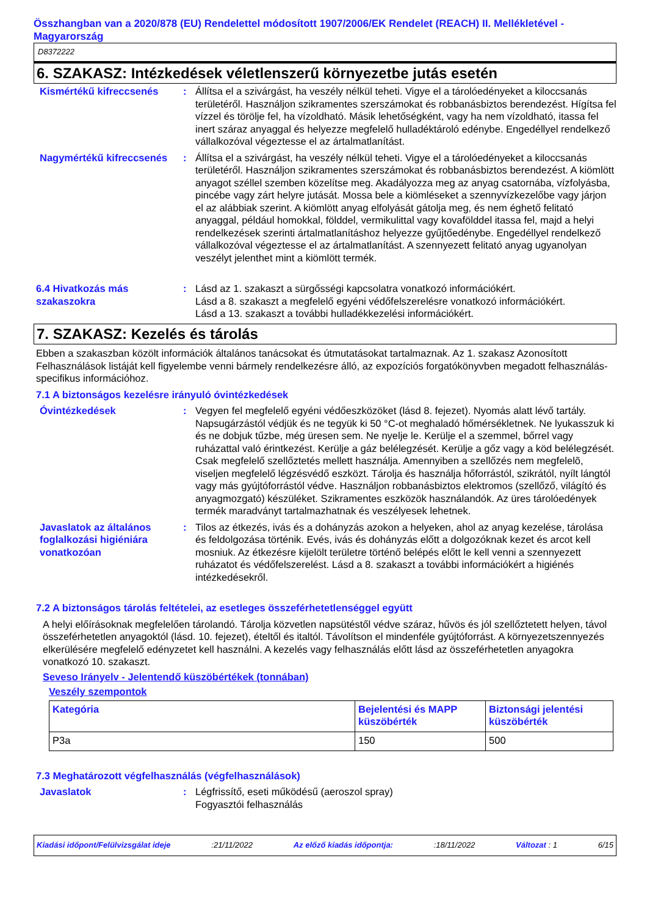Összhangban van a 2020/878 (EU) Rendelettel módosított 1907/2006/EK Rendelet (REACH) II. Mellékletével - Magyarország
D8372222
6. SZAKASZ: Intézkedések véletlenszerű környezetbe jutás esetén
Kismértékű kifreccsenés : Állítsa el a szivárgást, ha veszély nélkül teheti. Vigye el a tárolóedényeket a kiloccsanás területéről. Használjon szikramentes szerszámokat és robbanásbiztos berendezést. Hígítsa fel vízzel és törölje fel, ha vízoldható. Másik lehetőségként, vagy ha nem vízoldható, itassa fel inert száraz anyaggal és helyezze megfelelő hulladéktároló edénybe. Engedéllyel rendelkező vállalkozóval végeztesse el az ártalmatlanítást.
Nagymértékű kifreccsenés : Állítsa el a szivárgást, ha veszély nélkül teheti. Vigye el a tárolóedényeket a kiloccsanás területéről. Használjon szikramentes szerszámokat és robbanásbiztos berendezést. A kiömlött anyagot széllel szemben közelítse meg. Akadályozza meg az anyag csatornába, vízfolyásba, pincébe vagy zárt helyre jutását. Mossa bele a kiömléseket a szennyvízkezelőbe vagy járjon el az alábbiak szerint. A kiömlött anyag elfolyását gátolja meg, és nem éghető felitató anyaggal, például homokkal, földdel, vermikulittal vagy kovafölddel itassa fel, majd a helyi rendelkezések szerinti ártalmatlanításhoz helyezze gyűjtőedénybe. Engedéllyel rendelkező vállalkozóval végeztesse el az ártalmatlanítást. A szennyezett felitató anyag ugyanolyan veszélyt jelenthet mint a kiömlött termék.
6.4 Hivatkozás más szakaszokra
: Lásd az 1. szakaszt a sürgősségi kapcsolatra vonatkozó információkért.
Lásd a 8. szakaszt a megfelelő egyéni védőfelszerelésre vonatkozó információkért.
Lásd a 13. szakaszt a további hulladékkezelési információkért.
7. SZAKASZ: Kezelés és tárolás
Ebben a szakaszban közölt információk általános tanácsokat és útmutatásokat tartalmaznak. Az 1. szakasz Azonosított Felhasználások listáját kell figyelembe venni bármely rendelkezésre álló, az expozíciós forgatókönyvben megadott felhasználás-specifikus információhoz.
7.1 A biztonságos kezelésre irányuló óvintézkedések
Óvintézkedések : Vegyen fel megfelelő egyéni védőeszközöket (lásd 8. fejezet). Nyomás alatt lévő tartály. Napsugárzástól védjük és ne tegyük ki 50 °C-ot meghaladó hőmérsékletnek. Ne lyukasszuk ki és ne dobjuk tűzbe, még üresen sem. Ne nyelje le. Kerülje el a szemmel, bőrrel vagy ruházattal való érintkezést. Kerülje a gáz belélegzését. Kerülje a gőz vagy a köd belélegzését. Csak megfelelő szellőztetés mellett használja. Amennyiben a szellőzés nem megfelelõ, viseljen megfelelő légzésvédő eszközt. Tárolja és használja hőforrástól, szikrától, nyílt lángtól vagy más gyújtóforrástól védve. Használjon robbanásbiztos elektromos (szellőző, világító és anyagmozgató) készüléket. Szikramentes eszközök használandók. Az üres tárolóedények termék maradványt tartalmazhatnak és veszélyesek lehetnek.
Javaslatok az általános foglalkozási higiéniára vonatkozóan
: Tilos az étkezés, ivás és a dohányzás azokon a helyeken, ahol az anyag kezelése, tárolása és feldolgozása történik. Evés, ivás és dohányzás előtt a dolgozóknak kezet és arcot kell mosniuk. Az étkezésre kijelölt területre történő belépés előtt le kell venni a szennyezett ruházatot és védőfelszerelést. Lásd a 8. szakaszt a további információkért a higiénés intézkedésekről.
7.2 A biztonságos tárolás feltételei, az esetleges összeférhetetlenséggel együtt
A helyi előírásoknak megfelelően tárolandó. Tárolja közvetlen napsütéstől védve száraz, hűvös és jól szellőztetett helyen, távol összeférhetetlen anyagoktól (lásd. 10. fejezet), ételtől és italtól. Távolítson el mindenféle gyújtóforrást. A környezetszennyezés elkerülésére megfelelő edényzetet kell használni. A kezelés vagy felhasználás előtt lásd az összeférhetetlen anyagokra vonatkozó 10. szakaszt.
Seveso Irányelv - Jelentendő küszöbértékek (tonnában)
Veszély szempontok
| Kategória | Bejelentési és MAPP küszöbérték | Biztonsági jelentési küszöbérték |
| --- | --- | --- |
| P3a | 150 | 500 |
7.3 Meghatározott végfelhasználás (végfelhasználások)
Javaslatok : Légfrissítő, eseti működésű (aeroszol spray)
Fogyasztói felhasználás
Kiadási időpont/Felülvizsgálat ideje :21/11/2022 Az előző kiadás időpontja: :18/11/2022 Változat : 1 6/15